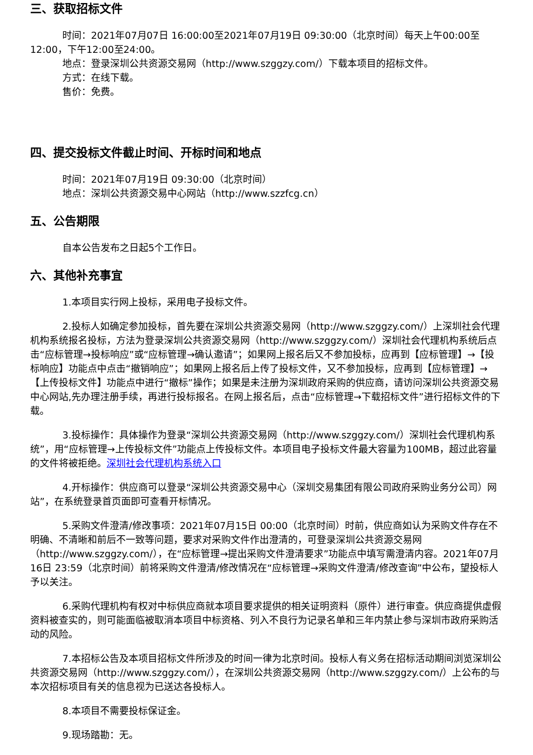三、获取招标文件
时间：2021年07月07日 16:00:00至2021年07月19日 09:30:00（北京时间）每天上午00:00至12:00，下午12:00至24:00。
地点：登录深圳公共资源交易网（http://www.szggzy.com/）下载本项目的招标文件。
方式：在线下载。
售价：免费。
四、提交投标文件截止时间、开标时间和地点
时间：2021年07月19日 09:30:00（北京时间）
地点：深圳公共资源交易中心网站（http://www.szzfcg.cn）
五、公告期限
自本公告发布之日起5个工作日。
六、其他补充事宜
1.本项目实行网上投标，采用电子投标文件。
2.投标人如确定参加投标，首先要在深圳公共资源交易网（http://www.szggzy.com/）上深圳社会代理机构系统报名投标，方法为登录深圳公共资源交易网（http://www.szggzy.com/）深圳社会代理机构系统后点击“应标管理→投标响应”或“应标管理→确认邀请”；如果网上报名后又不参加投标，应再到【应标管理】→【投标响应】功能点中点击“撤销响应”；如果网上报名后上传了投标文件，又不参加投标，应再到【应标管理】→【上传投标文件】功能点中进行“撤标”操作；如果是未注册为深圳政府采购的供应商，请访问深圳公共资源交易中心网站,先办理注册手续，再进行投标报名。在网上报名后，点击“应标管理→下载招标文件”进行招标文件的下载。
3.投标操作：具体操作为登录“深圳公共资源交易网（http://www.szggzy.com/）深圳社会代理机构系统”，用“应标管理→上传投标文件”功能点上传投标文件。本项目电子投标文件最大容量为100MB，超过此容量的文件将被拒绝。深圳社会代理机构系统入口
4.开标操作：供应商可以登录“深圳公共资源交易中心（深圳交易集团有限公司政府采购业务分公司）网站”，在系统登录首页面即可查看开标情况。
5.采购文件澄清/修改事项：2021年07月15日 00:00（北京时间）时前，供应商如认为采购文件存在不明确、不清晰和前后不一致等问题，要求对采购文件作出澄清的，可登录深圳公共资源交易网（http://www.szggzy.com/），在“应标管理→提出采购文件澄清要求”功能点中填写需澄清内容。2021年07月16日 23:59（北京时间）前将采购文件澄清/修改情况在“应标管理→采购文件澄清/修改查询”中公布，望投标人予以关注。
6.采购代理机构有权对中标供应商就本项目要求提供的相关证明资料（原件）进行审查。供应商提供虚假资料被查实的，则可能面临被取消本项目中标资格、列入不良行为记录名单和三年内禁止参与深圳市政府采购活动的风险。
7.本招标公告及本项目招标文件所涉及的时间一律为北京时间。投标人有义务在招标活动期间浏览深圳公共资源交易网（http://www.szggzy.com/），在深圳公共资源交易网（http://www.szggzy.com/）上公布的与本次招标项目有关的信息视为已送达各投标人。
8.本项目不需要投标保证金。
9.现场踏勘：无。